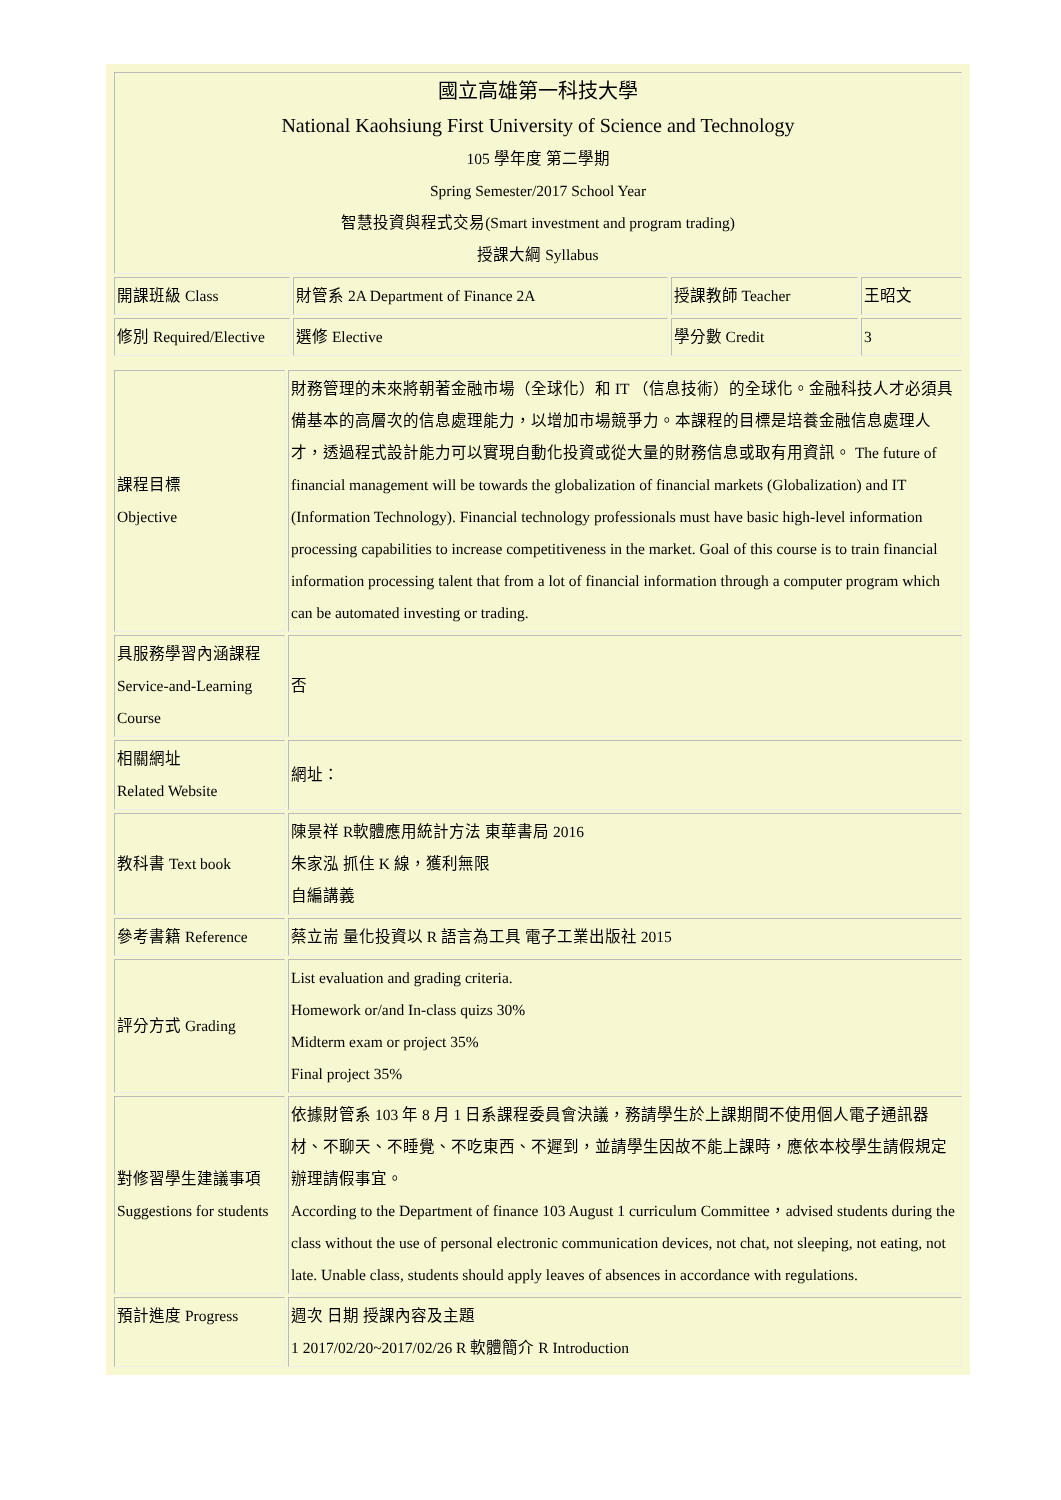| 國立高雄第一科技大學 National Kaohsiung First University of Science and Technology 105 學年度 第二學期 Spring Semester/2017 School Year 智慧投資與程式交易(Smart investment and program trading) 授課大綱 Syllabus | | | |
| 開課班級 Class | 財管系 2A Department of Finance 2A | 授課教師 Teacher | 王昭文 |
| 修別 Required/Elective | 選修 Elective | 學分數 Credit | 3 |
| 課程目標 Objective | 財務管理的未來將朝著金融市場（全球化）和 IT （信息技術）的全球化。金融科技人才必須具備基本的高層次的信息處理能力，以增加市場競爭力。本課程的目標是培養金融信息處理人才，透過程式設計能力可以實現自動化投資或從大量的財務信息或取有用資訊。 The future of financial management will be towards the globalization of financial markets (Globalization) and IT (Information Technology). Financial technology professionals must have basic high-level information processing capabilities to increase competitiveness in the market. Goal of this course is to train financial information processing talent that from a lot of financial information through a computer program which can be automated investing or trading. |
| 具服務學習內涵課程 Service-and-Learning Course | 否 |
| 相關網址 Related Website | 網址： |
| 教科書 Text book | 陳景祥 R軟體應用統計方法 東華書局 2016 朱家泓 抓住 K 線，獲利無限 自編講義 |
| 參考書籍 Reference | 蔡立耑 量化投資以 R 語言為工具 電子工業出版社 2015 |
| 評分方式 Grading | List evaluation and grading criteria. Homework or/and In-class quizs 30% Midterm exam or project 35% Final project 35% |
| 對修習學生建議事項 Suggestions for students | 依據財管系 103 年 8 月 1 日系課程委員會決議，務請學生於上課期間不使用個人電子通訊器材、不聊天、不睡覺、不吃東西、不遲到，並請學生因故不能上課時，應依本校學生請假規定辦理請假事宜。 According to the Department of finance 103 August 1 curriculum Committee，advised students during the class without the use of personal electronic communication devices, not chat, not sleeping, not eating, not late. Unable class, students should apply leaves of absences in accordance with regulations. |
| 預計進度 Progress | 週次 日期 授課內容及主題 1 2017/02/20~2017/02/26 R 軟體簡介 R Introduction |